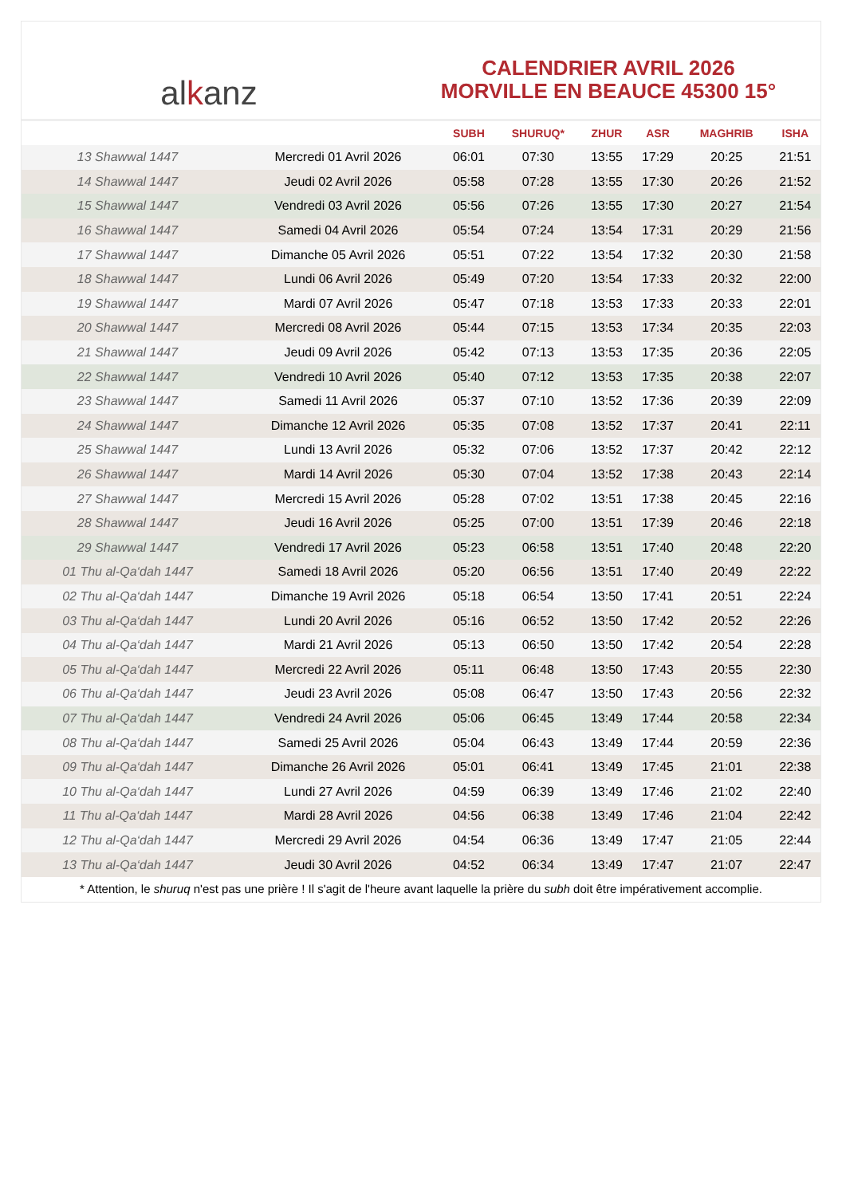al k anz
CALENDRIER AVRIL 2026
MORVILLE EN BEAUCE 45300 15°
| | | SUBH | SHURUQ* | ZHUR | ASR | MAGHRIB | ISHA |
| --- | --- | --- | --- | --- | --- | --- | --- |
| 13 Shawwal 1447 | Mercredi 01 Avril 2026 | 06:01 | 07:30 | 13:55 | 17:29 | 20:25 | 21:51 |
| 14 Shawwal 1447 | Jeudi 02 Avril 2026 | 05:58 | 07:28 | 13:55 | 17:30 | 20:26 | 21:52 |
| 15 Shawwal 1447 | Vendredi 03 Avril 2026 | 05:56 | 07:26 | 13:55 | 17:30 | 20:27 | 21:54 |
| 16 Shawwal 1447 | Samedi 04 Avril 2026 | 05:54 | 07:24 | 13:54 | 17:31 | 20:29 | 21:56 |
| 17 Shawwal 1447 | Dimanche 05 Avril 2026 | 05:51 | 07:22 | 13:54 | 17:32 | 20:30 | 21:58 |
| 18 Shawwal 1447 | Lundi 06 Avril 2026 | 05:49 | 07:20 | 13:54 | 17:33 | 20:32 | 22:00 |
| 19 Shawwal 1447 | Mardi 07 Avril 2026 | 05:47 | 07:18 | 13:53 | 17:33 | 20:33 | 22:01 |
| 20 Shawwal 1447 | Mercredi 08 Avril 2026 | 05:44 | 07:15 | 13:53 | 17:34 | 20:35 | 22:03 |
| 21 Shawwal 1447 | Jeudi 09 Avril 2026 | 05:42 | 07:13 | 13:53 | 17:35 | 20:36 | 22:05 |
| 22 Shawwal 1447 | Vendredi 10 Avril 2026 | 05:40 | 07:12 | 13:53 | 17:35 | 20:38 | 22:07 |
| 23 Shawwal 1447 | Samedi 11 Avril 2026 | 05:37 | 07:10 | 13:52 | 17:36 | 20:39 | 22:09 |
| 24 Shawwal 1447 | Dimanche 12 Avril 2026 | 05:35 | 07:08 | 13:52 | 17:37 | 20:41 | 22:11 |
| 25 Shawwal 1447 | Lundi 13 Avril 2026 | 05:32 | 07:06 | 13:52 | 17:37 | 20:42 | 22:12 |
| 26 Shawwal 1447 | Mardi 14 Avril 2026 | 05:30 | 07:04 | 13:52 | 17:38 | 20:43 | 22:14 |
| 27 Shawwal 1447 | Mercredi 15 Avril 2026 | 05:28 | 07:02 | 13:51 | 17:38 | 20:45 | 22:16 |
| 28 Shawwal 1447 | Jeudi 16 Avril 2026 | 05:25 | 07:00 | 13:51 | 17:39 | 20:46 | 22:18 |
| 29 Shawwal 1447 | Vendredi 17 Avril 2026 | 05:23 | 06:58 | 13:51 | 17:40 | 20:48 | 22:20 |
| 01 Thu al-Qa‘dah 1447 | Samedi 18 Avril 2026 | 05:20 | 06:56 | 13:51 | 17:40 | 20:49 | 22:22 |
| 02 Thu al-Qa‘dah 1447 | Dimanche 19 Avril 2026 | 05:18 | 06:54 | 13:50 | 17:41 | 20:51 | 22:24 |
| 03 Thu al-Qa‘dah 1447 | Lundi 20 Avril 2026 | 05:16 | 06:52 | 13:50 | 17:42 | 20:52 | 22:26 |
| 04 Thu al-Qa‘dah 1447 | Mardi 21 Avril 2026 | 05:13 | 06:50 | 13:50 | 17:42 | 20:54 | 22:28 |
| 05 Thu al-Qa‘dah 1447 | Mercredi 22 Avril 2026 | 05:11 | 06:48 | 13:50 | 17:43 | 20:55 | 22:30 |
| 06 Thu al-Qa‘dah 1447 | Jeudi 23 Avril 2026 | 05:08 | 06:47 | 13:50 | 17:43 | 20:56 | 22:32 |
| 07 Thu al-Qa‘dah 1447 | Vendredi 24 Avril 2026 | 05:06 | 06:45 | 13:49 | 17:44 | 20:58 | 22:34 |
| 08 Thu al-Qa‘dah 1447 | Samedi 25 Avril 2026 | 05:04 | 06:43 | 13:49 | 17:44 | 20:59 | 22:36 |
| 09 Thu al-Qa‘dah 1447 | Dimanche 26 Avril 2026 | 05:01 | 06:41 | 13:49 | 17:45 | 21:01 | 22:38 |
| 10 Thu al-Qa‘dah 1447 | Lundi 27 Avril 2026 | 04:59 | 06:39 | 13:49 | 17:46 | 21:02 | 22:40 |
| 11 Thu al-Qa‘dah 1447 | Mardi 28 Avril 2026 | 04:56 | 06:38 | 13:49 | 17:46 | 21:04 | 22:42 |
| 12 Thu al-Qa‘dah 1447 | Mercredi 29 Avril 2026 | 04:54 | 06:36 | 13:49 | 17:47 | 21:05 | 22:44 |
| 13 Thu al-Qa‘dah 1447 | Jeudi 30 Avril 2026 | 04:52 | 06:34 | 13:49 | 17:47 | 21:07 | 22:47 |
* Attention, le shuruq n'est pas une prière ! Il s'agit de l'heure avant laquelle la prière du subh doit être impérativement accomplie.